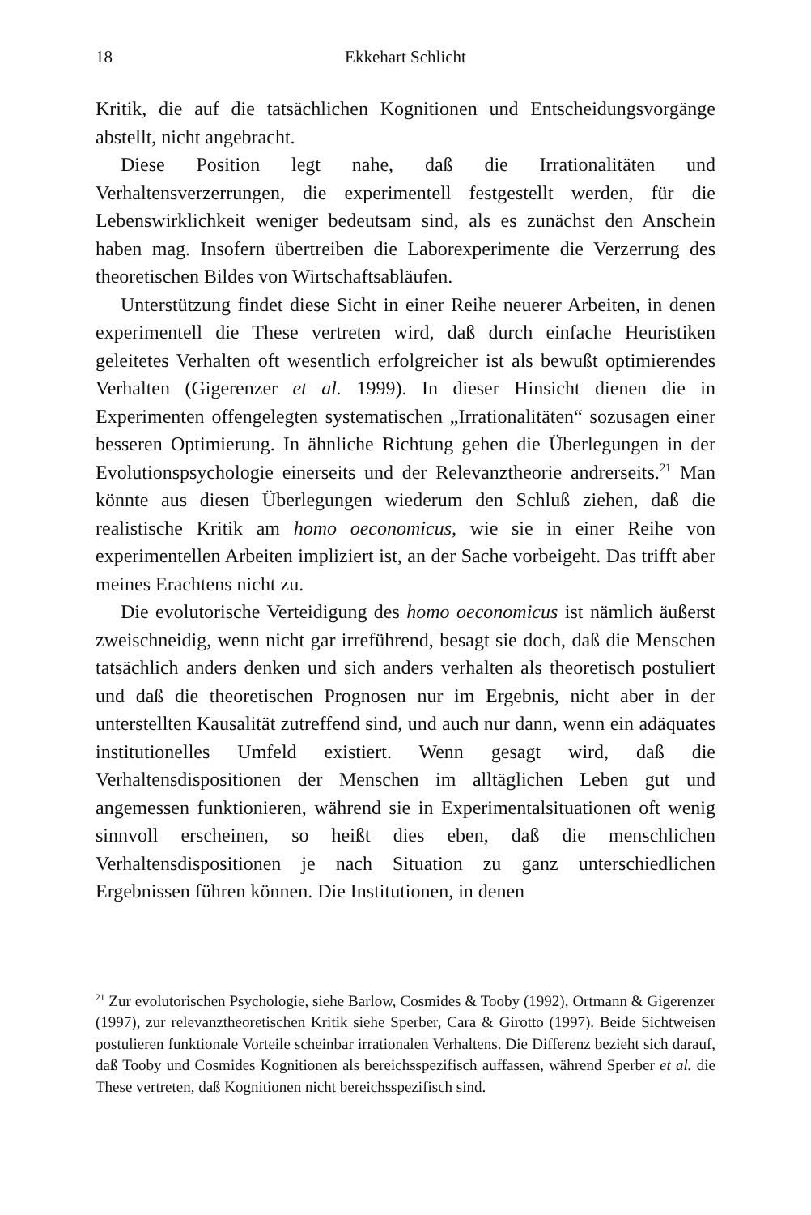18 Ekkehart Schlicht
Kritik, die auf die tatsächlichen Kognitionen und Entscheidungsvorgänge abstellt, nicht angebracht.
Diese Position legt nahe, daß die Irrationalitäten und Verhaltensverzerrungen, die experimentell festgestellt werden, für die Lebenswirklichkeit weniger bedeutsam sind, als es zunächst den Anschein haben mag. Insofern übertreiben die Laborexperimente die Verzerrung des theoretischen Bildes von Wirtschaftsabläufen.
Unterstützung findet diese Sicht in einer Reihe neuerer Arbeiten, in denen experimentell die These vertreten wird, daß durch einfache Heuristiken geleitetes Verhalten oft wesentlich erfolgreicher ist als bewußt optimierendes Verhalten (Gigerenzer et al. 1999). In dieser Hinsicht dienen die in Experimenten offengelegten systematischen „Irrationalitäten“ sozusagen einer besseren Optimierung. In ähnliche Richtung gehen die Überlegungen in der Evolutionspsychologie einerseits und der Relevanztheorie andrerseits.<sup>21</sup> Man könnte aus diesen Überlegungen wiederum den Schluß ziehen, daß die realistische Kritik am homo oeconomicus, wie sie in einer Reihe von experimentellen Arbeiten impliziert ist, an der Sache vorbeigeht. Das trifft aber meines Erachtens nicht zu.
Die evolutorische Verteidigung des homo oeconomicus ist nämlich äußerst zweischneidig, wenn nicht gar irreführend, besagt sie doch, daß die Menschen tatsächlich anders denken und sich anders verhalten als theoretisch postuliert und daß die theoretischen Prognosen nur im Ergebnis, nicht aber in der unterstellten Kausalität zutreffend sind, und auch nur dann, wenn ein adäquates institutionelles Umfeld existiert. Wenn gesagt wird, daß die Verhaltensdispositionen der Menschen im alltäglichen Leben gut und angemessen funktionieren, während sie in Experimentalsituationen oft wenig sinnvoll erscheinen, so heißt dies eben, daß die menschlichen Verhaltensdispositionen je nach Situation zu ganz unterschiedlichen Ergebnissen führen können. Die Institutionen, in denen
<sup>21</sup> Zur evolutorischen Psychologie, siehe Barlow, Cosmides & Tooby (1992), Ortmann & Gigerenzer (1997), zur relevanztheoretischen Kritik siehe Sperber, Cara & Girotto (1997). Beide Sichtweisen postulieren funktionale Vorteile scheinbar irrationalen Verhaltens. Die Differenz bezieht sich darauf, daß Tooby und Cosmides Kognitionen als bereichsspezifisch auffassen, während Sperber et al. die These vertreten, daß Kognitionen nicht bereichsspezifisch sind.